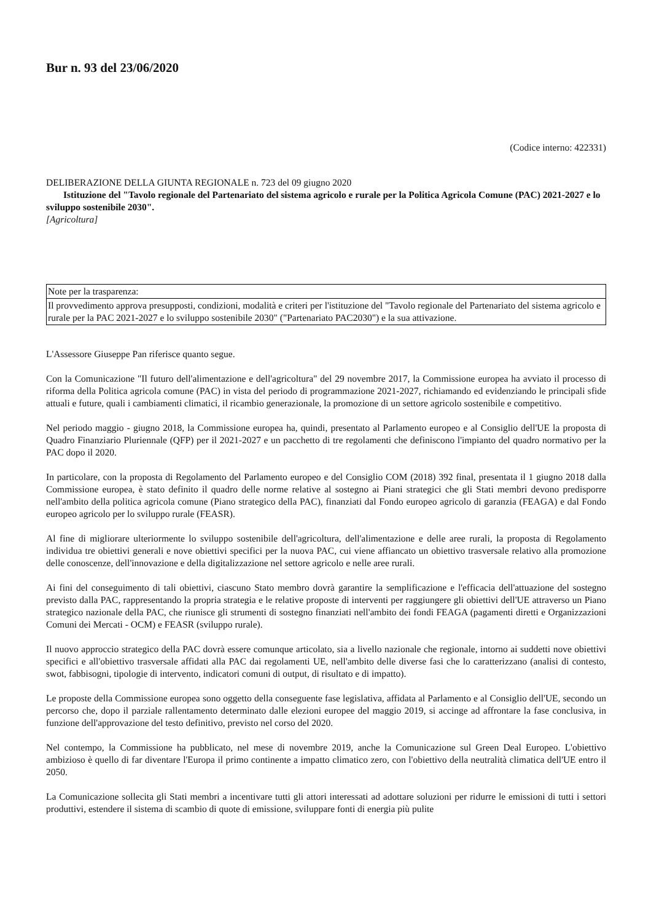Bur n. 93 del 23/06/2020
(Codice interno: 422331)
DELIBERAZIONE DELLA GIUNTA REGIONALE n. 723 del 09 giugno 2020
Istituzione del "Tavolo regionale del Partenariato del sistema agricolo e rurale per la Politica Agricola Comune (PAC) 2021-2027 e lo sviluppo sostenibile 2030".
[Agricoltura]
| Note per la trasparenza: |
| Il provvedimento approva presupposti, condizioni, modalità e criteri per l'istituzione del "Tavolo regionale del Partenariato del sistema agricolo e rurale per la PAC 2021-2027 e lo sviluppo sostenibile 2030" ("Partenariato PAC2030") e la sua attivazione. |
L'Assessore Giuseppe Pan riferisce quanto segue.
Con la Comunicazione "Il futuro dell'alimentazione e dell'agricoltura" del 29 novembre 2017, la Commissione europea ha avviato il processo di riforma della Politica agricola comune (PAC) in vista del periodo di programmazione 2021-2027, richiamando ed evidenziando le principali sfide attuali e future, quali i cambiamenti climatici, il ricambio generazionale, la promozione di un settore agricolo sostenibile e competitivo.
Nel periodo maggio - giugno 2018, la Commissione europea ha, quindi, presentato al Parlamento europeo e al Consiglio dell'UE la proposta di Quadro Finanziario Pluriennale (QFP) per il 2021-2027 e un pacchetto di tre regolamenti che definiscono l'impianto del quadro normativo per la PAC dopo il 2020.
In particolare, con la proposta di Regolamento del Parlamento europeo e del Consiglio COM (2018) 392 final, presentata il 1 giugno 2018 dalla Commissione europea, è stato definito il quadro delle norme relative al sostegno ai Piani strategici che gli Stati membri devono predisporre nell'ambito della politica agricola comune (Piano strategico della PAC), finanziati dal Fondo europeo agricolo di garanzia (FEAGA) e dal Fondo europeo agricolo per lo sviluppo rurale (FEASR).
Al fine di migliorare ulteriormente lo sviluppo sostenibile dell'agricoltura, dell'alimentazione e delle aree rurali, la proposta di Regolamento individua tre obiettivi generali e nove obiettivi specifici per la nuova PAC, cui viene affiancato un obiettivo trasversale relativo alla promozione delle conoscenze, dell'innovazione e della digitalizzazione nel settore agricolo e nelle aree rurali.
Ai fini del conseguimento di tali obiettivi, ciascuno Stato membro dovrà garantire la semplificazione e l'efficacia dell'attuazione del sostegno previsto dalla PAC, rappresentando la propria strategia e le relative proposte di interventi per raggiungere gli obiettivi dell'UE attraverso un Piano strategico nazionale della PAC, che riunisce gli strumenti di sostegno finanziati nell'ambito dei fondi FEAGA (pagamenti diretti e Organizzazioni Comuni dei Mercati - OCM) e FEASR (sviluppo rurale).
Il nuovo approccio strategico della PAC dovrà essere comunque articolato, sia a livello nazionale che regionale, intorno ai suddetti nove obiettivi specifici e all'obiettivo trasversale affidati alla PAC dai regolamenti UE, nell'ambito delle diverse fasi che lo caratterizzano (analisi di contesto, swot, fabbisogni, tipologie di intervento, indicatori comuni di output, di risultato e di impatto).
Le proposte della Commissione europea sono oggetto della conseguente fase legislativa, affidata al Parlamento e al Consiglio dell'UE, secondo un percorso che, dopo il parziale rallentamento determinato dalle elezioni europee del maggio 2019, si accinge ad affrontare la fase conclusiva, in funzione dell'approvazione del testo definitivo, previsto nel corso del 2020.
Nel contempo, la Commissione ha pubblicato, nel mese di novembre 2019, anche la Comunicazione sul Green Deal Europeo. L'obiettivo ambizioso è quello di far diventare l'Europa il primo continente a impatto climatico zero, con l'obiettivo della neutralità climatica dell'UE entro il 2050.
La Comunicazione sollecita gli Stati membri a incentivare tutti gli attori interessati ad adottare soluzioni per ridurre le emissioni di tutti i settori produttivi, estendere il sistema di scambio di quote di emissione, sviluppare fonti di energia più pulite